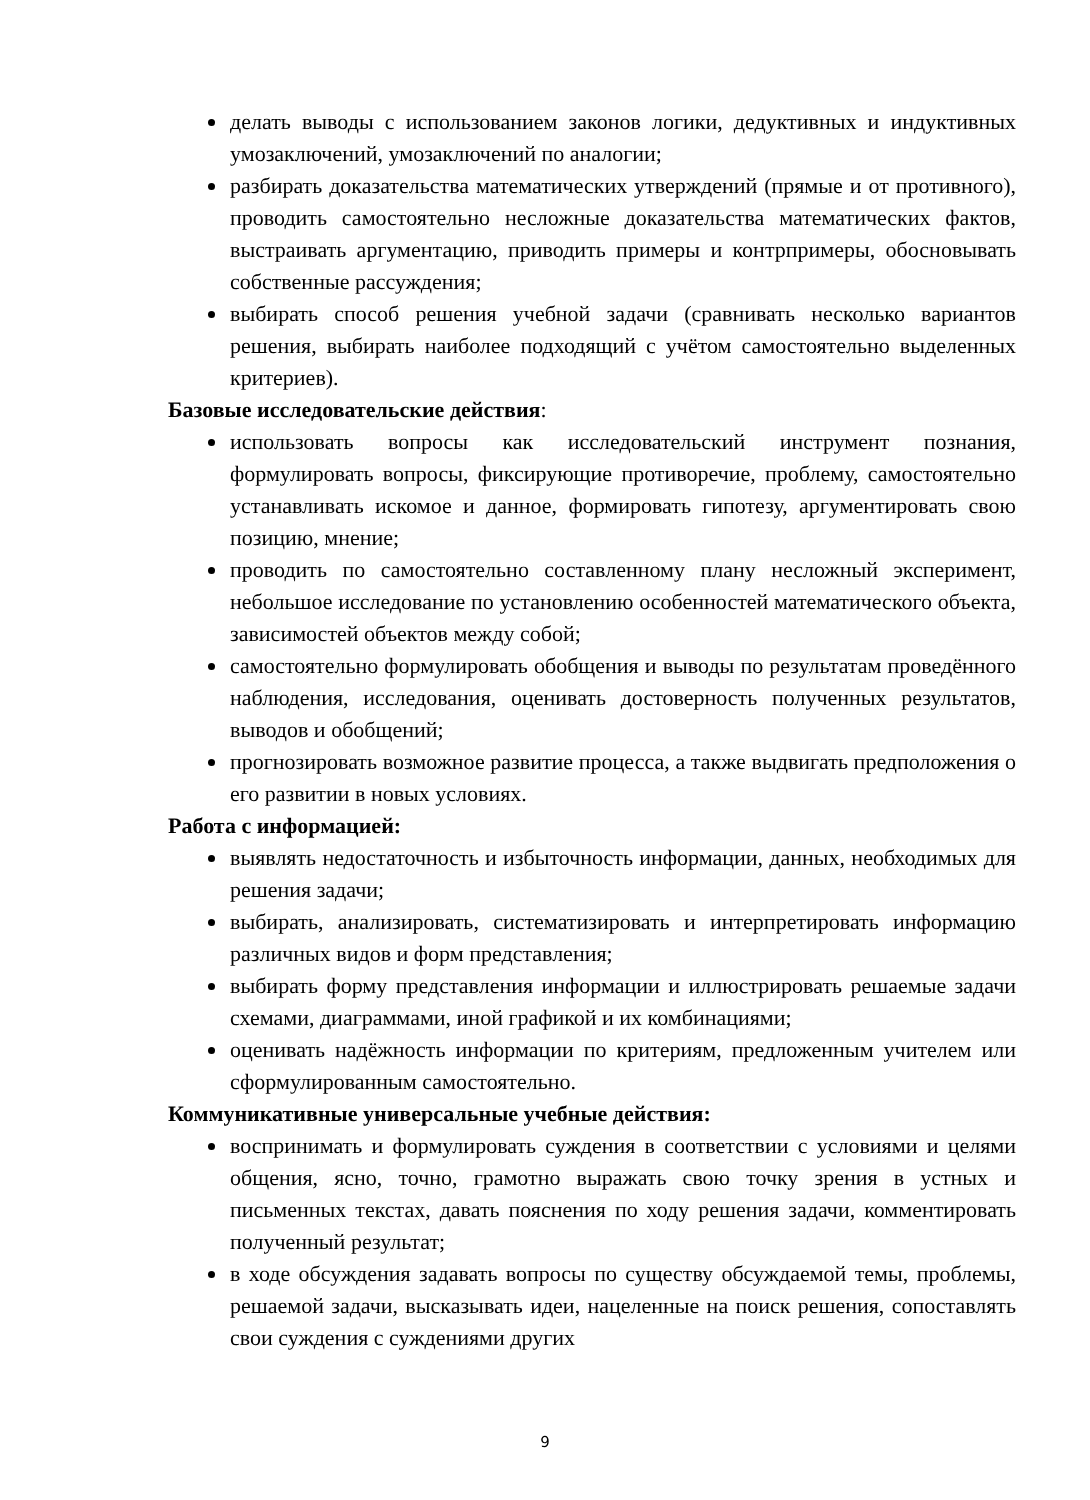делать выводы с использованием законов логики, дедуктивных и индуктивных умозаключений, умозаключений по аналогии;
разбирать доказательства математических утверждений (прямые и от противного), проводить самостоятельно несложные доказательства математических фактов, выстраивать аргументацию, приводить примеры и контрпримеры, обосновывать собственные рассуждения;
выбирать способ решения учебной задачи (сравнивать несколько вариантов решения, выбирать наиболее подходящий с учётом самостоятельно выделенных критериев).
Базовые исследовательские действия:
использовать вопросы как исследовательский инструмент познания, формулировать вопросы, фиксирующие противоречие, проблему, самостоятельно устанавливать искомое и данное, формировать гипотезу, аргументировать свою позицию, мнение;
проводить по самостоятельно составленному плану несложный эксперимент, небольшое исследование по установлению особенностей математического объекта, зависимостей объектов между собой;
самостоятельно формулировать обобщения и выводы по результатам проведённого наблюдения, исследования, оценивать достоверность полученных результатов, выводов и обобщений;
прогнозировать возможное развитие процесса, а также выдвигать предположения о его развитии в новых условиях.
Работа с информацией:
выявлять недостаточность и избыточность информации, данных, необходимых для решения задачи;
выбирать, анализировать, систематизировать и интерпретировать информацию различных видов и форм представления;
выбирать форму представления информации и иллюстрировать решаемые задачи схемами, диаграммами, иной графикой и их комбинациями;
оценивать надёжность информации по критериям, предложенным учителем или сформулированным самостоятельно.
Коммуникативные универсальные учебные действия:
воспринимать и формулировать суждения в соответствии с условиями и целями общения, ясно, точно, грамотно выражать свою точку зрения в устных и письменных текстах, давать пояснения по ходу решения задачи, комментировать полученный результат;
в ходе обсуждения задавать вопросы по существу обсуждаемой темы, проблемы, решаемой задачи, высказывать идеи, нацеленные на поиск решения, сопоставлять свои суждения с суждениями других
9